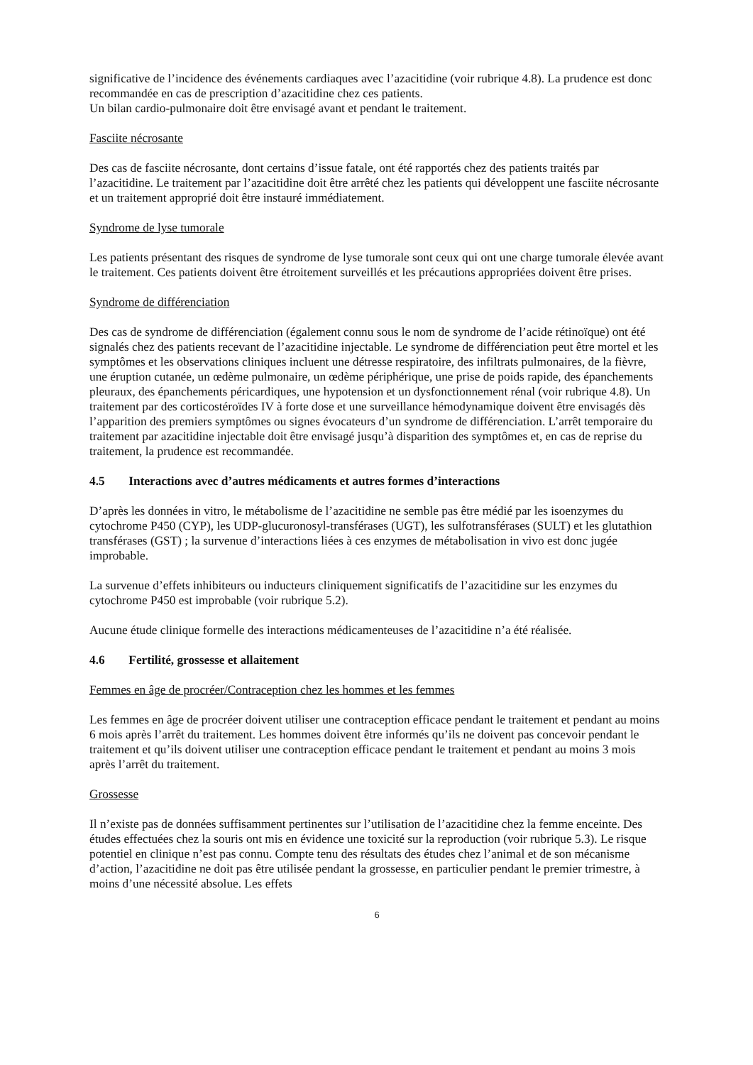significative de l’incidence des événements cardiaques avec l’azacitidine (voir rubrique 4.8). La prudence est donc recommandée en cas de prescription d’azacitidine chez ces patients.
Un bilan cardio-pulmonaire doit être envisagé avant et pendant le traitement.
Fasciite nécrosante
Des cas de fasciite nécrosante, dont certains d’issue fatale, ont été rapportés chez des patients traités par l’azacitidine. Le traitement par l’azacitidine doit être arrêté chez les patients qui développent une fasciite nécrosante et un traitement approprié doit être instauré immédiatement.
Syndrome de lyse tumorale
Les patients présentant des risques de syndrome de lyse tumorale sont ceux qui ont une charge tumorale élevée avant le traitement. Ces patients doivent être étroitement surveillés et les précautions appropriées doivent être prises.
Syndrome de différenciation
Des cas de syndrome de différenciation (également connu sous le nom de syndrome de l’acide rétinoïque) ont été signalés chez des patients recevant de l’azacitidine injectable. Le syndrome de différenciation peut être mortel et les symptômes et les observations cliniques incluent une détresse respiratoire, des infiltrats pulmonaires, de la fièvre, une éruption cutanée, un œdème pulmonaire, un œdème périphérique, une prise de poids rapide, des épanchements pleuraux, des épanchements péricardiques, une hypotension et un dysfonctionnement rénal (voir rubrique 4.8). Un traitement par des corticostéroïdes IV à forte dose et une surveillance hémodynamique doivent être envisagés dès l’apparition des premiers symptômes ou signes évocateurs d’un syndrome de différenciation. L’arrêt temporaire du traitement par azacitidine injectable doit être envisagé jusqu’à disparition des symptômes et, en cas de reprise du traitement, la prudence est recommandée.
4.5 Interactions avec d’autres médicaments et autres formes d’interactions
D’après les données in vitro, le métabolisme de l’azacitidine ne semble pas être médié par les isoenzymes du cytochrome P450 (CYP), les UDP-glucuronosyl-transférases (UGT), les sulfotransférases (SULT) et les glutathion transférases (GST) ; la survenue d’interactions liées à ces enzymes de métabolisation in vivo est donc jugée improbable.
La survenue d’effets inhibiteurs ou inducteurs cliniquement significatifs de l’azacitidine sur les enzymes du cytochrome P450 est improbable (voir rubrique 5.2).
Aucune étude clinique formelle des interactions médicamenteuses de l’azacitidine n’a été réalisée.
4.6 Fertilité, grossesse et allaitement
Femmes en âge de procréer/Contraception chez les hommes et les femmes
Les femmes en âge de procréer doivent utiliser une contraception efficace pendant le traitement et pendant au moins 6 mois après l’arrêt du traitement. Les hommes doivent être informés qu’ils ne doivent pas concevoir pendant le traitement et qu’ils doivent utiliser une contraception efficace pendant le traitement et pendant au moins 3 mois après l’arrêt du traitement.
Grossesse
Il n’existe pas de données suffisamment pertinentes sur l’utilisation de l’azacitidine chez la femme enceinte. Des études effectuées chez la souris ont mis en évidence une toxicité sur la reproduction (voir rubrique 5.3). Le risque potentiel en clinique n’est pas connu. Compte tenu des résultats des études chez l’animal et de son mécanisme d’action, l’azacitidine ne doit pas être utilisée pendant la grossesse, en particulier pendant le premier trimestre, à moins d’une nécessité absolue. Les effets
6